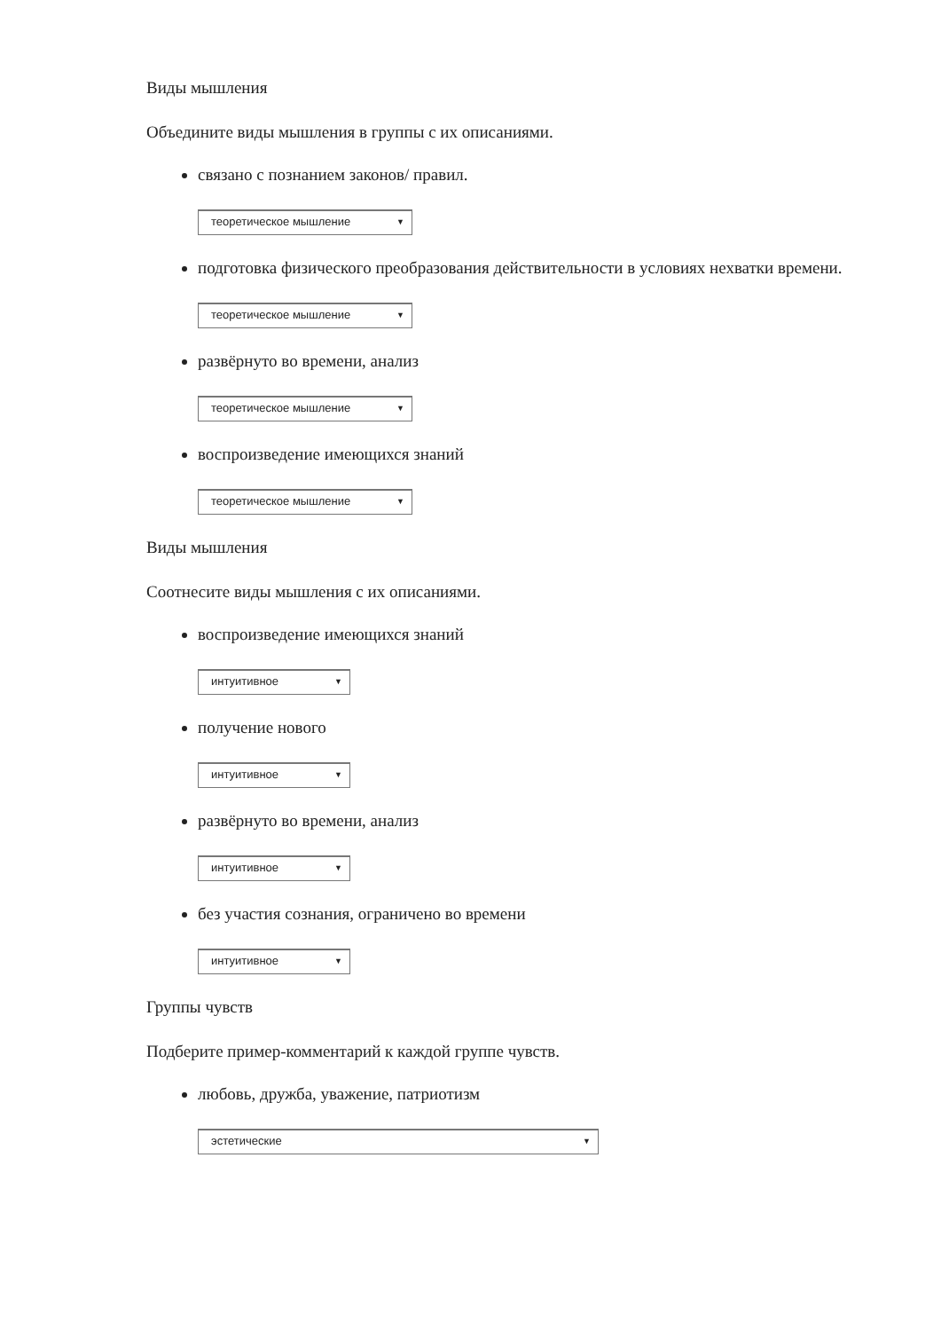Виды мышления
Объедините виды мышления в группы с их описаниями.
связано с познанием законов/ правил.
теоретическое мышление ▼
подготовка физического преобразования действительности в условиях нехватки времени.
теоретическое мышление ▼
развёрнуто во времени, анализ
теоретическое мышление ▼
воспроизведение имеющихся знаний
теоретическое мышление ▼
Виды мышления
Соотнесите виды мышления с их описаниями.
воспроизведение имеющихся знаний
интуитивное ▼
получение нового
интуитивное ▼
развёрнуто во времени, анализ
интуитивное ▼
без участия сознания, ограничено во времени
интуитивное ▼
Группы чувств
Подберите пример-комментарий к каждой группе чувств.
любовь, дружба, уважение, патриотизм
эстетические ▼